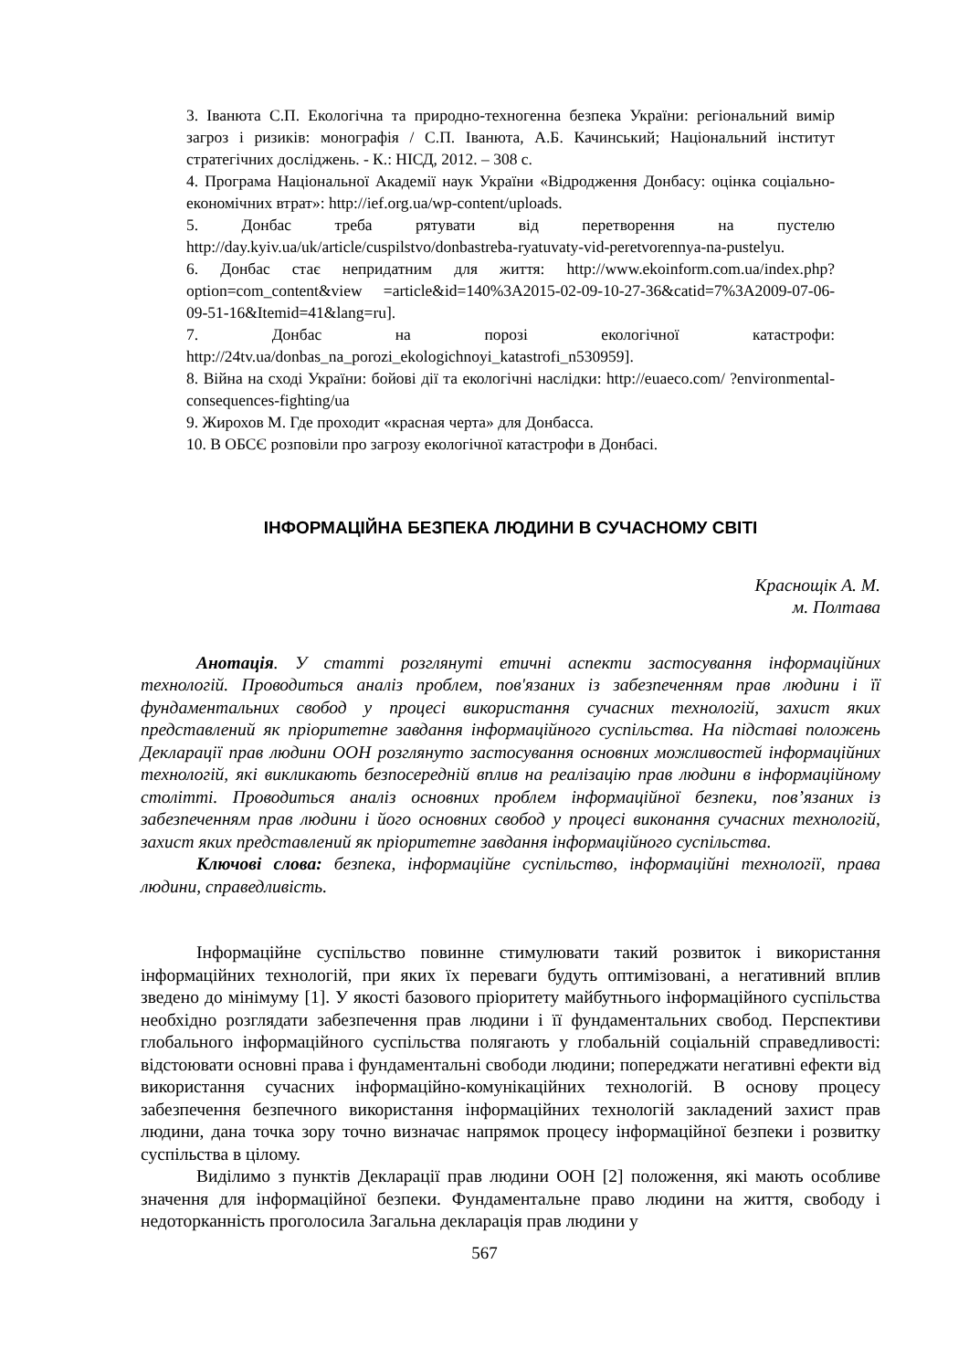3. Іванюта С.П. Екологічна та природно-техногенна безпека України: регіональний вимір загроз і ризиків: монографія / С.П. Іванюта, А.Б. Качинський; Національний інститут стратегічних досліджень. - К.: НІСД, 2012. – 308 с.
4. Програма Національної Академії наук України «Відродження Донбасу: оцінка соціально-економічних втрат»: http://ief.org.ua/wp-content/uploads.
5. Донбас треба рятувати від перетворення на пустелю http://day.kyiv.ua/uk/article/cuspilstvo/donbastreba-ryatuvaty-vid-peretvorennya-na-pustelyu.
6. Донбас стає непридатним для життя: http://www.ekoinform.com.ua/index.php?option=com_content&view =article&id=140%3A2015-02-09-10-27-36&catid=7%3A2009-07-06-09-51-16&Itemid=41&lang=ru].
7. Донбас на порозі екологічної катастрофи: http://24tv.ua/donbas_na_porozi_ekologichnoyi_katastrofi_n530959].
8. Війна на сході України: бойові дії та екологічні наслідки: http://euaeco.com/ ?environmental-consequences-fighting/ua
9. Жирохов М. Где проходит «красная черта» для Донбасса.
10. В ОБСЄ розповіли про загрозу екологічної катастрофи в Донбасі.
ІНФОРМАЦІЙНА БЕЗПЕКА ЛЮДИНИ В СУЧАСНОМУ СВІТІ
Краснощік А. М.
м. Полтава
Анотація. У статті розглянуті етичні аспекти застосування інформаційних технологій. Проводиться аналіз проблем, пов'язаних із забезпеченням прав людини і її фундаментальних свобод у процесі використання сучасних технологій, захист яких представлений як пріоритетне завдання інформаційного суспільства. На підставі положень Декларації прав людини ООН розглянуто застосування основних можливостей інформаційних технологій, які викликають безпосередній вплив на реалізацію прав людини в інформаційному столітті. Проводиться аналіз основних проблем інформаційної безпеки, пов’язаних із забезпеченням прав людини і його основних свобод у процесі виконання сучасних технологій, захист яких представлений як пріоритетне завдання інформаційного суспільства.
Ключові слова: безпека, інформаційне суспільство, інформаційні технології, права людини, справедливість.
Інформаційне суспільство повинне стимулювати такий розвиток і використання інформаційних технологій, при яких їх переваги будуть оптимізовані, а негативний вплив зведено до мінімуму [1]. У якості базового пріоритету майбутнього інформаційного суспільства необхідно розглядати забезпечення прав людини і її фундаментальних свобод. Перспективи глобального інформаційного суспільства полягають у глобальній соціальній справедливості: відстоювати основні права і фундаментальні свободи людини; попереджати негативні ефекти від використання сучасних інформаційно-комунікаційних технологій. В основу процесу забезпечення безпечного використання інформаційних технологій закладений захист прав людини, дана точка зору точно визначає напрямок процесу інформаційної безпеки і розвитку суспільства в цілому.
Виділимо з пунктів Декларації прав людини ООН [2] положення, які мають особливе значення для інформаційної безпеки. Фундаментальне право людини на життя, свободу і недоторканність проголосила Загальна декларація прав людини у
567